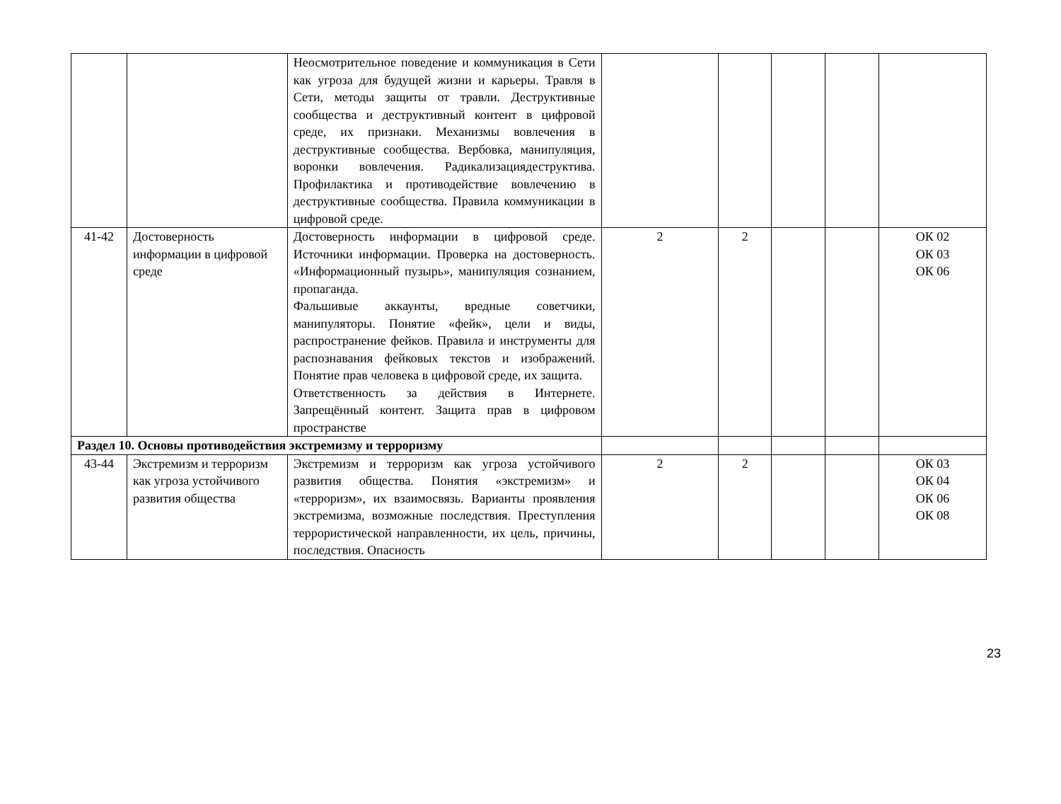| | | Неосмотрительное поведение и коммуникация в Сети как угроза для будущей жизни и карьеры. Травля в Сети, методы защиты от травли. Деструктивные сообщества и деструктивный контент в цифровой среде, их признаки. Механизмы вовлечения в деструктивные сообщества. Вербовка, манипуляция, воронки вовлечения. Радикализациядеструктива. Профилактика и противодействие вовлечению в деструктивные сообщества. Правила коммуникации в цифровой среде. | | | | | |
| 41-42 | Достоверность информации в цифровой среде | Достоверность информации в цифровой среде. Источники информации. Проверка на достоверность. «Информационный пузырь», манипуляция сознанием, пропаганда. Фальшивые аккаунты, вредные советчики, манипуляторы. Понятие «фейк», цели и виды, распространение фейков. Правила и инструменты для распознавания фейковых текстов и изображений. Понятие прав человека в цифровой среде, их защита. Ответственность за действия в Интернете. Запрещённый контент. Защита прав в цифровом пространстве | 2 | 2 | | | ОК 02 ОК 03 ОК 06 |
| Раздел 10. Основы противодействия экстремизму и терроризму | | | | | | | |
| 43-44 | Экстремизм и терроризм как угроза устойчивого развития общества | Экстремизм и терроризм как угроза устойчивого развития общества. Понятия «экстремизм» и «терроризм», их взаимосвязь. Варианты проявления экстремизма, возможные последствия. Преступления террористической направленности, их цель, причины, последствия. Опасность | 2 | 2 | | | ОК 03 ОК 04 ОК 06 ОК 08 |
23